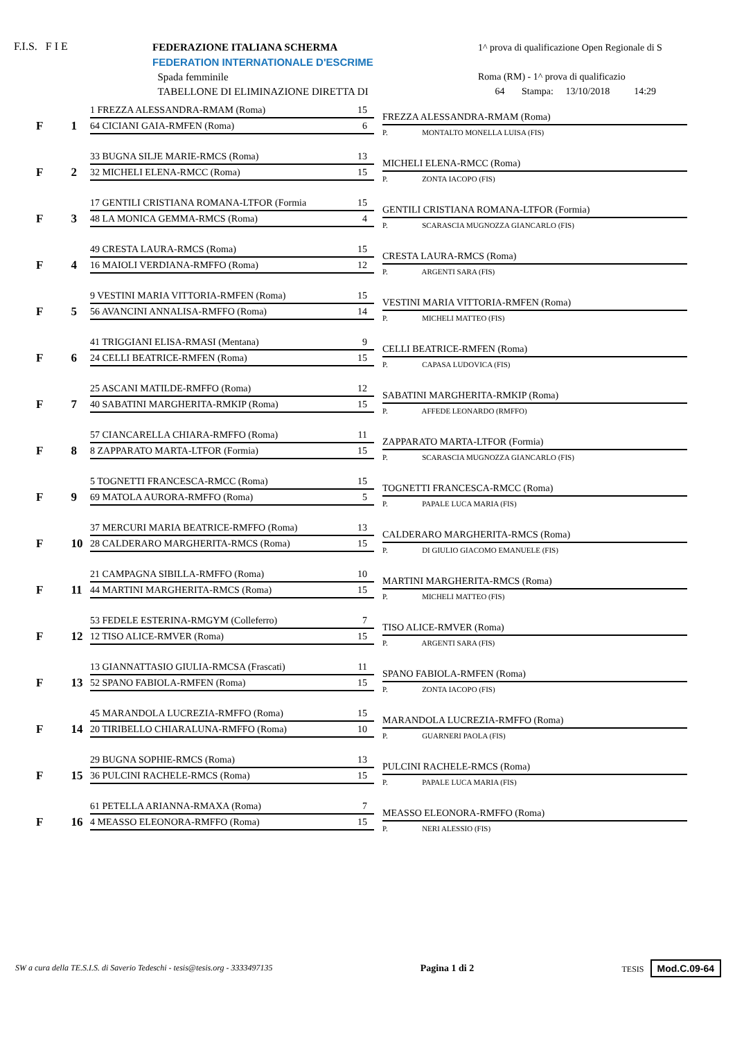F.I.S. F I E
FEDERAZIONE ITALIANA SCHERMA
FEDERATION INTERNATIONALE D'ESCRIME
Spada femminile
TABELLONE DI ELIMINAZIONE DIRETTA DI
1^ prova di qualificazione Open Regionale di S
Roma (RM) - 1^ prova di qualificazio
64 Stampa: 13/10/2018 14:29
F 1
1 FREZZA ALESSANDRA-RMAM (Roma) 15
64 CICIANI GAIA-RMFEN (Roma) 6
FREZZA ALESSANDRA-RMAM (Roma)
P. MONTALTO MONELLA LUISA (FIS)
F 2
33 BUGNA SILJE MARIE-RMCS (Roma) 13
32 MICHELI ELENA-RMCC (Roma) 15
MICHELI ELENA-RMCC (Roma)
P. ZONTA IACOPO (FIS)
F 3
17 GENTILI CRISTIANA ROMANA-LTFOR (Formia 15
48 LA MONICA GEMMA-RMCS (Roma) 4
GENTILI CRISTIANA ROMANA-LTFOR (Formia)
P. SCARASCIA MUGNOZZA GIANCARLO (FIS)
F 4
49 CRESTA LAURA-RMCS (Roma) 15
16 MAIOLI VERDIANA-RMFFO (Roma) 12
CRESTA LAURA-RMCS (Roma)
P. ARGENTI SARA (FIS)
F 5
9 VESTINI MARIA VITTORIA-RMFEN (Roma) 15
56 AVANCINI ANNALISA-RMFFO (Roma) 14
VESTINI MARIA VITTORIA-RMFEN (Roma)
P. MICHELI MATTEO (FIS)
F 6
41 TRIGGIANI ELISA-RMASI (Mentana) 9
24 CELLI BEATRICE-RMFEN (Roma) 15
CELLI BEATRICE-RMFEN (Roma)
P. CAPASA LUDOVICA (FIS)
F 7
25 ASCANI MATILDE-RMFFO (Roma) 12
40 SABATINI MARGHERITA-RMKIP (Roma) 15
SABATINI MARGHERITA-RMKIP (Roma)
P. AFFEDE LEONARDO (RMFFO)
F 8
57 CIANCARELLA CHIARA-RMFFO (Roma) 11
8 ZAPPARATO MARTA-LTFOR (Formia) 15
ZAPPARATO MARTA-LTFOR (Formia)
P. SCARASCIA MUGNOZZA GIANCARLO (FIS)
F 9
5 TOGNETTI FRANCESCA-RMCC (Roma) 15
69 MATOLA AURORA-RMFFO (Roma) 5
TOGNETTI FRANCESCA-RMCC (Roma)
P. PAPALE LUCA MARIA (FIS)
F 10
37 MERCURI MARIA BEATRICE-RMFFO (Roma) 13
28 CALDERARO MARGHERITA-RMCS (Roma) 15
CALDERARO MARGHERITA-RMCS (Roma)
P. DI GIULIO GIACOMO EMANUELE (FIS)
F 11
21 CAMPAGNA SIBILLA-RMFFO (Roma) 10
44 MARTINI MARGHERITA-RMCS (Roma) 15
MARTINI MARGHERITA-RMCS (Roma)
P. MICHELI MATTEO (FIS)
F 12
53 FEDELE ESTERINA-RMGYM (Colleferro) 7
12 TISO ALICE-RMVER (Roma) 15
TISO ALICE-RMVER (Roma)
P. ARGENTI SARA (FIS)
F 13
13 GIANNATTASIO GIULIA-RMCSA (Frascati) 11
52 SPANO FABIOLA-RMFEN (Roma) 15
SPANO FABIOLA-RMFEN (Roma)
P. ZONTA IACOPO (FIS)
F 14
45 MARANDOLA LUCREZIA-RMFFO (Roma) 15
20 TIRIBELLO CHIARALUNA-RMFFO (Roma) 10
MARANDOLA LUCREZIA-RMFFO (Roma)
P. GUARNERI PAOLA (FIS)
F 15
29 BUGNA SOPHIE-RMCS (Roma) 13
36 PULCINI RACHELE-RMCS (Roma) 15
PULCINI RACHELE-RMCS (Roma)
P. PAPALE LUCA MARIA (FIS)
F 16
61 PETELLA ARIANNA-RMAXA (Roma) 7
4 MEASSO ELEONORA-RMFFO (Roma) 15
MEASSO ELEONORA-RMFFO (Roma)
P. NERI ALESSIO (FIS)
SW a cura della TE.S.I.S. di Saverio Tedeschi - tesis@tesis.org - 3333497135 Pagina 1 di 2 TESIS Mod.C.09-64